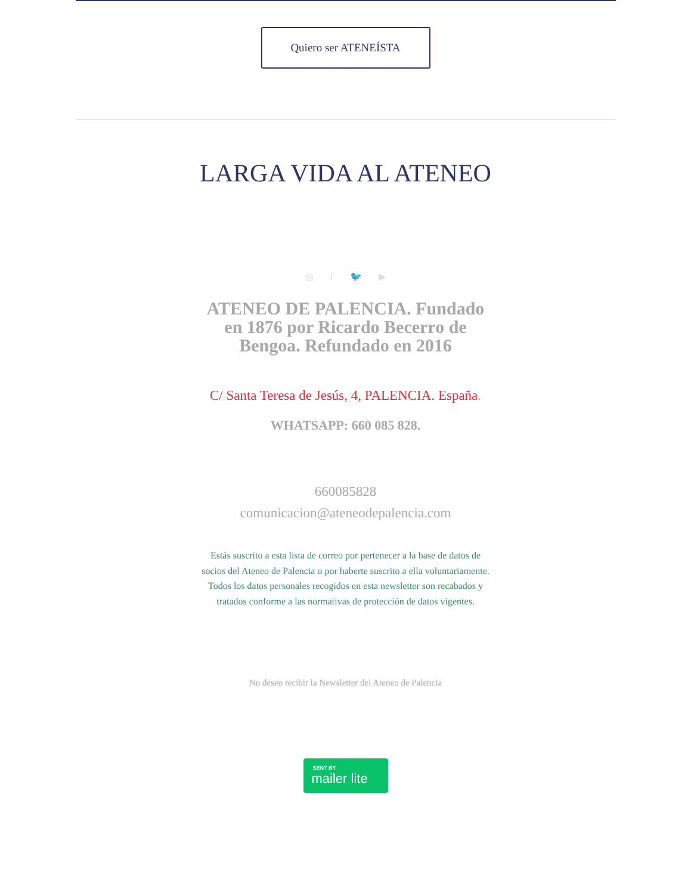Quiero ser ATENEÍSTA
LARGA VIDA AL ATENEO
◎ f 🐦 ▶
ATENEO DE PALENCIA. Fundado en 1876 por Ricardo Becerro de Bengoa. Refundado en 2016
C/ Santa Teresa de Jesús, 4, PALENCIA. España.
WHATSAPP: 660 085 828.
660085828
comunicacion@ateneodepalencia.com
Estás suscrito a esta lista de correo por pertenecer a la base de datos de socios del Ateneo de Palencia o por haberte suscrito a ella voluntariamente. Todos los datos personales recogidos en esta newsletter son recabados y tratados conforme a las normativas de protección de datos vigentes.
No deseo recibir la Newsletter del Ateneo de Palencia
SENT BY mailer lite